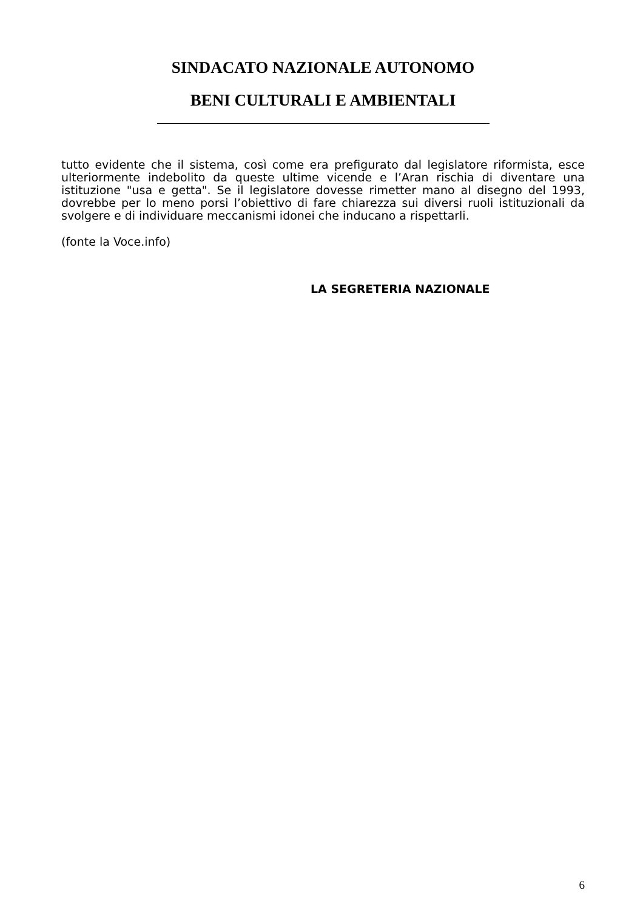SINDACATO NAZIONALE AUTONOMO
BENI CULTURALI E AMBIENTALI
tutto evidente che il sistema, così come era prefigurato dal legislatore riformista, esce ulteriormente indebolito da queste ultime vicende e l’Aran rischia di diventare una istituzione "usa e getta". Se il legislatore dovesse rimetter mano al disegno del 1993, dovrebbe per lo meno porsi l’obiettivo di fare chiarezza sui diversi ruoli istituzionali da svolgere e di individuare meccanismi idonei che inducano a rispettarli.
(fonte la Voce.info)
LA SEGRETERIA NAZIONALE
6